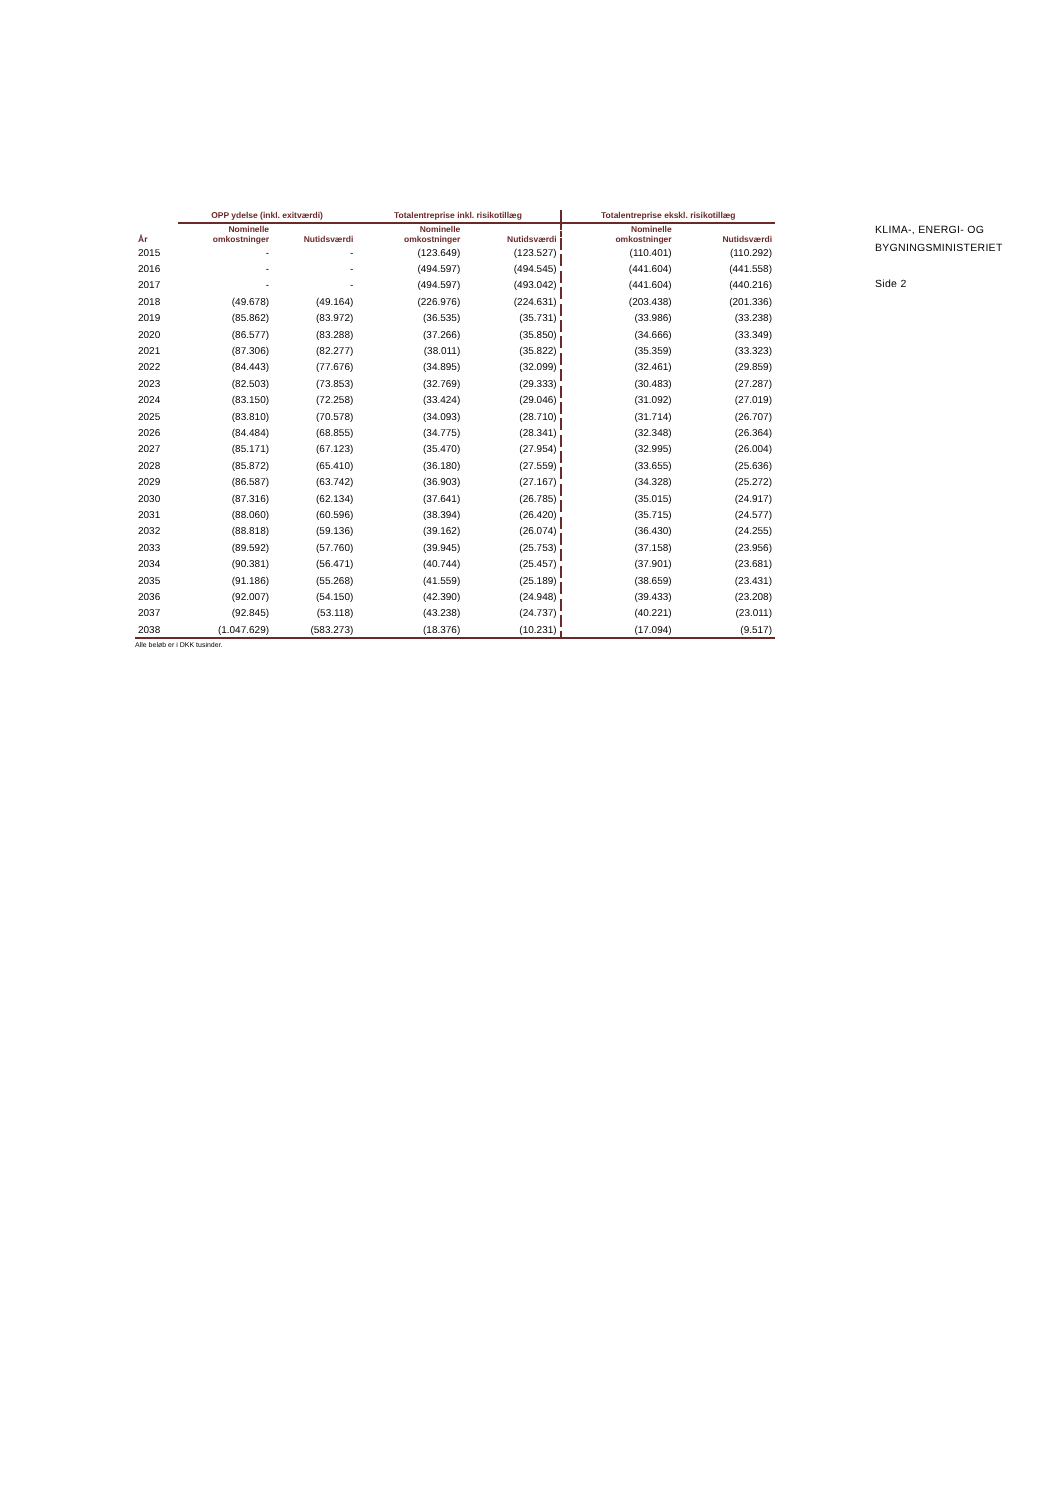| | OPP ydelse (inkl. exitværdi) | | Totalentreprise inkl. risikotillæg | | Totalentreprise ekskl. risikotillæg | |
| --- | --- | --- | --- | --- | --- | --- |
| År | Nominelle omkostninger | Nutidsværdi | Nominelle omkostninger | Nutidsværdi | Nominelle omkostninger | Nutidsværdi |
| 2015 | - | - | (123.649) | (123.527) | (110.401) | (110.292) |
| 2016 | - | - | (494.597) | (494.545) | (441.604) | (441.558) |
| 2017 | - | - | (494.597) | (493.042) | (441.604) | (440.216) |
| 2018 | (49.678) | (49.164) | (226.976) | (224.631) | (203.438) | (201.336) |
| 2019 | (85.862) | (83.972) | (36.535) | (35.731) | (33.986) | (33.238) |
| 2020 | (86.577) | (83.288) | (37.266) | (35.850) | (34.666) | (33.349) |
| 2021 | (87.306) | (82.277) | (38.011) | (35.822) | (35.359) | (33.323) |
| 2022 | (84.443) | (77.676) | (34.895) | (32.099) | (32.461) | (29.859) |
| 2023 | (82.503) | (73.853) | (32.769) | (29.333) | (30.483) | (27.287) |
| 2024 | (83.150) | (72.258) | (33.424) | (29.046) | (31.092) | (27.019) |
| 2025 | (83.810) | (70.578) | (34.093) | (28.710) | (31.714) | (26.707) |
| 2026 | (84.484) | (68.855) | (34.775) | (28.341) | (32.348) | (26.364) |
| 2027 | (85.171) | (67.123) | (35.470) | (27.954) | (32.995) | (26.004) |
| 2028 | (85.872) | (65.410) | (36.180) | (27.559) | (33.655) | (25.636) |
| 2029 | (86.587) | (63.742) | (36.903) | (27.167) | (34.328) | (25.272) |
| 2030 | (87.316) | (62.134) | (37.641) | (26.785) | (35.015) | (24.917) |
| 2031 | (88.060) | (60.596) | (38.394) | (26.420) | (35.715) | (24.577) |
| 2032 | (88.818) | (59.136) | (39.162) | (26.074) | (36.430) | (24.255) |
| 2033 | (89.592) | (57.760) | (39.945) | (25.753) | (37.158) | (23.956) |
| 2034 | (90.381) | (56.471) | (40.744) | (25.457) | (37.901) | (23.681) |
| 2035 | (91.186) | (55.268) | (41.559) | (25.189) | (38.659) | (23.431) |
| 2036 | (92.007) | (54.150) | (42.390) | (24.948) | (39.433) | (23.208) |
| 2037 | (92.845) | (53.118) | (43.238) | (24.737) | (40.221) | (23.011) |
| 2038 | (1.047.629) | (583.273) | (18.376) | (10.231) | (17.094) | (9.517) |
Alle beløb er i DKK tusinder.
KLIMA-, ENERGI- OG
BYGNINGSMINISTERIET
Side 2